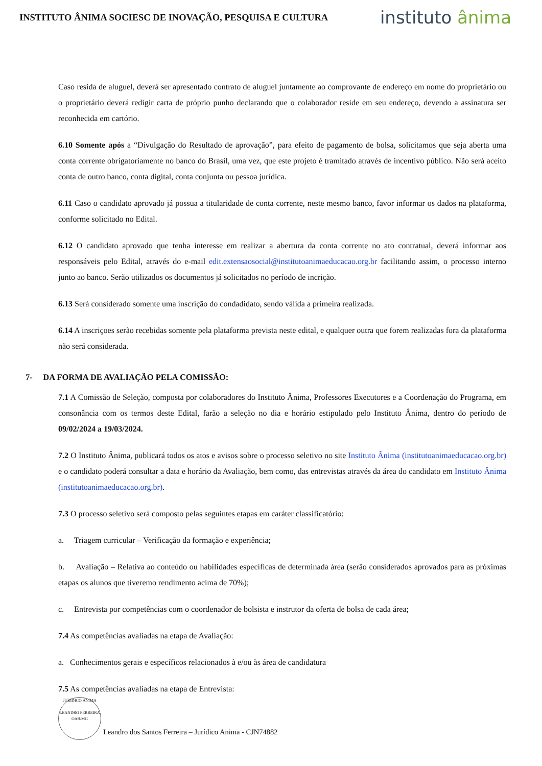INSTITUTO ÂNIMA SOCIESC DE INOVAÇÃO, PESQUISA E CULTURA
instituto ânima
Caso resida de aluguel, deverá ser apresentado contrato de aluguel juntamente ao comprovante de endereço em nome do proprietário ou o proprietário deverá redigir carta de próprio punho declarando que o colaborador reside em seu endereço, devendo a assinatura ser reconhecida em cartório.
6.10 Somente após a “Divulgação do Resultado de aprovação”, para efeito de pagamento de bolsa, solicitamos que seja aberta uma conta corrente obrigatoriamente no banco do Brasil, uma vez, que este projeto é tramitado através de incentivo público. Não será aceito conta de outro banco, conta digital, conta conjunta ou pessoa jurídica.
6.11 Caso o candidato aprovado já possua a titularidade de conta corrente, neste mesmo banco, favor informar os dados na plataforma, conforme solicitado no Edital.
6.12 O candidato aprovado que tenha interesse em realizar a abertura da conta corrente no ato contratual, deverá informar aos responsáveis pelo Edital, através do e-mail edit.extensaosocial@institutoanimaeducacao.org.br facilitando assim, o processo interno junto ao banco. Serão utilizados os documentos já solicitados no período de incrição.
6.13 Será considerado somente uma inscrição do condadidato, sendo válida a primeira realizada.
6.14 A inscriçoes serão recebidas somente pela plataforma prevista neste edital, e qualquer outra que forem realizadas fora da plataforma não será considerada.
7- DA FORMA DE AVALIAÇÃO PELA COMISSÃO:
7.1 A Comissão de Seleção, composta por colaboradores do Instituto Ânima, Professores Executores e a Coordenação do Programa, em consonância com os termos deste Edital, farão a seleção no dia e horário estipulado pelo Instituto Ânima, dentro do período de 09/02/2024 a 19/03/2024.
7.2 O Instituto Ânima, publicará todos os atos e avisos sobre o processo seletivo no site Instituto Ânima (institutoanimaeducacao.org.br) e o candidato poderá consultar a data e horário da Avaliação, bem como, das entrevistas através da área do candidato em Instituto Ânima (institutoanimaeducacao.org.br).
7.3 O processo seletivo será composto pelas seguintes etapas em caráter classificatório:
a. Triagem curricular – Verificação da formação e experiência;
b. Avaliação – Relativa ao conteúdo ou habilidades específicas de determinada área (serão considerados aprovados para as próximas etapas os alunos que tiveremo rendimento acima de 70%);
c. Entrevista por competências com o coordenador de bolsista e instrutor da oferta de bolsa de cada área;
7.4 As competências avaliadas na etapa de Avaliação:
a. Conhecimentos gerais e específicos relacionados à e/ou às área de candidatura
7.5 As competências avaliadas na etapa de Entrevista:
JURÍDICO ÂNIMA
LEANDRO FERREIRA
OAB/MG
Leandro dos Santos Ferreira – Jurídico Anima - CJN74882